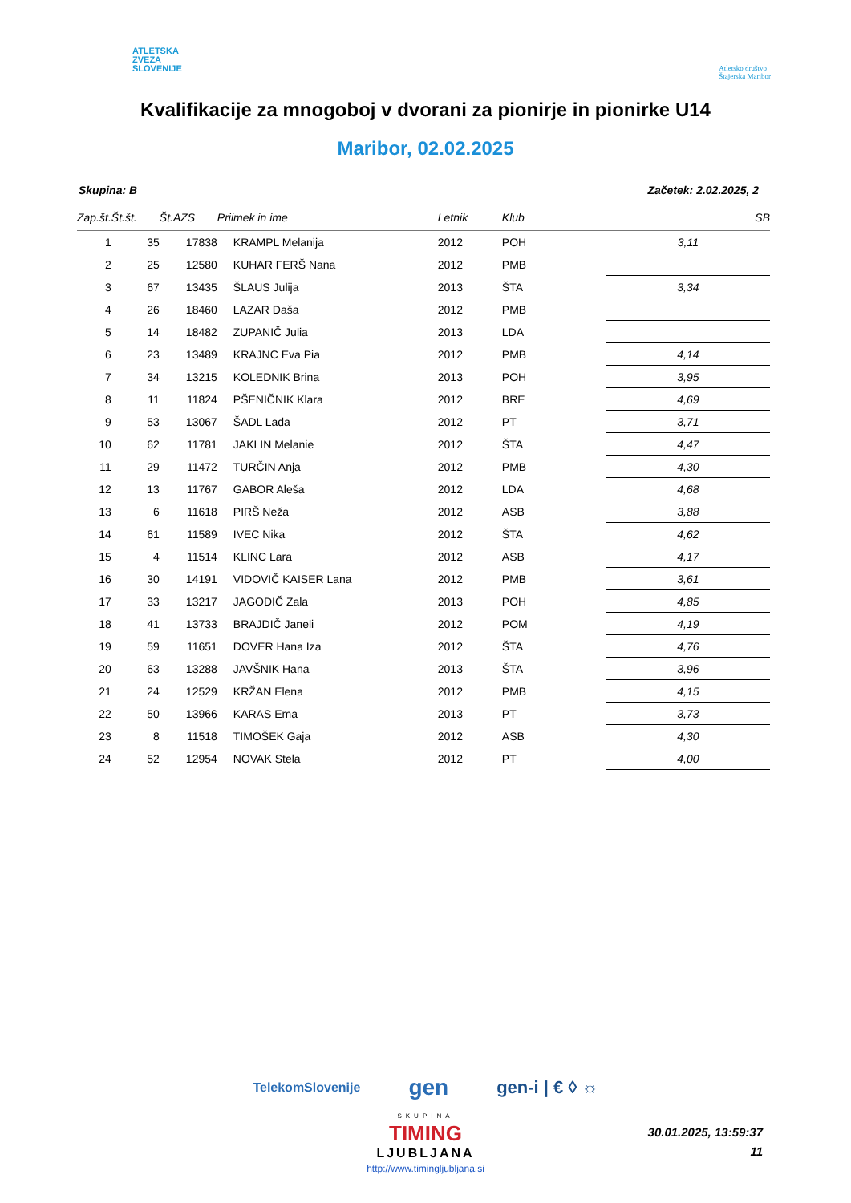ATLETSKA
ZVEZA
SLOVENIJE
Atletsko društvo
Štajerska Maribor
Kvalifikacije za mnogoboj v dvorani za pionirje in pionirke U14
Maribor, 02.02.2025
Skupina: B Začetek: 2.02.2025, 2
| Zap.št. | Št.št. | Št.AZS | Priimek in ime | Letnik | Klub | SB |
| --- | --- | --- | --- | --- | --- | --- |
| 1 | 35 | 17838 | KRAMPL Melanija | 2012 | POH | 3,11 |
| 2 | 25 | 12580 | KUHAR FERŠ Nana | 2012 | PMB | |
| 3 | 67 | 13435 | ŠLAUS Julija | 2013 | ŠTA | 3,34 |
| 4 | 26 | 18460 | LAZAR Daša | 2012 | PMB | |
| 5 | 14 | 18482 | ZUPANIČ Julia | 2013 | LDA | |
| 6 | 23 | 13489 | KRAJNC Eva Pia | 2012 | PMB | 4,14 |
| 7 | 34 | 13215 | KOLEDNIK Brina | 2013 | POH | 3,95 |
| 8 | 11 | 11824 | PŠENIČNIK Klara | 2012 | BRE | 4,69 |
| 9 | 53 | 13067 | ŠADL Lada | 2012 | PT | 3,71 |
| 10 | 62 | 11781 | JAKLIN Melanie | 2012 | ŠTA | 4,47 |
| 11 | 29 | 11472 | TURČIN Anja | 2012 | PMB | 4,30 |
| 12 | 13 | 11767 | GABOR Aleša | 2012 | LDA | 4,68 |
| 13 | 6 | 11618 | PIRŠ Neža | 2012 | ASB | 3,88 |
| 14 | 61 | 11589 | IVEC Nika | 2012 | ŠTA | 4,62 |
| 15 | 4 | 11514 | KLINC Lara | 2012 | ASB | 4,17 |
| 16 | 30 | 14191 | VIDOVIČ KAISER Lana | 2012 | PMB | 3,61 |
| 17 | 33 | 13217 | JAGODIČ Zala | 2013 | POH | 4,85 |
| 18 | 41 | 13733 | BRAJDIČ Janeli | 2012 | POM | 4,19 |
| 19 | 59 | 11651 | DOVER Hana Iza | 2012 | ŠTA | 4,76 |
| 20 | 63 | 13288 | JAVŠNIK Hana | 2013 | ŠTA | 3,96 |
| 21 | 24 | 12529 | KRŽAN Elena | 2012 | PMB | 4,15 |
| 22 | 50 | 13966 | KARAS Ema | 2013 | PT | 3,73 |
| 23 | 8 | 11518 | TIMOŠEK Gaja | 2012 | ASB | 4,30 |
| 24 | 52 | 12954 | NOVAK Stela | 2012 | PT | 4,00 |
TelekomSlovenije gen gen-i | € ◊ ☼
SKUPINA
TIMING
LJUBLJANA
http://www.timingljubljana.si
30.01.2025, 13:59:37
11